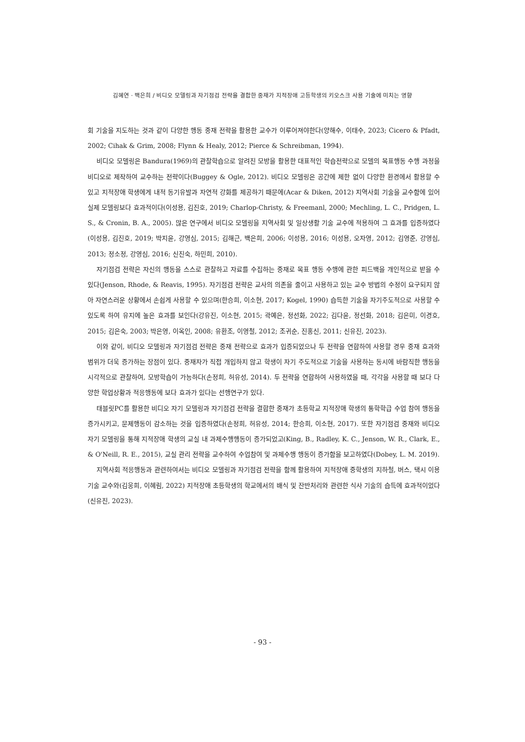김혜연 · 백은희 / 비디오 모델링과 자기점검 전략을 결합한 중재가 지적장애 고등학생의 키오스크 사용 기술에 미치는 영향
회 기술을 지도하는 것과 같이 다양한 행동 중재 전략을 활용한 교수가 이루어져야한다(양해수, 이태수, 2023; Cicero & Pfadt, 2002; Cihak & Grim, 2008; Flynn & Healy, 2012; Pierce & Schreibman, 1994).
비디오 모델링은 Bandura(1969)의 관찰학습으로 알려진 모방을 활용한 대표적인 학습전략으로 모델의 목표행동 수행 과정을 비디오로 제작하여 교수하는 전략이다(Buggey & Ogle, 2012). 비디오 모델링은 공간에 제한 없이 다양한 환경에서 활용할 수 있고 지적장애 학생에게 내적 동기유발과 자연적 강화를 제공하기 때문에(Acar & Diken, 2012) 지역사회 기술을 교수함에 있어 실제 모델링보다 효과적이다(이성용, 김진호, 2019; Charlop-Christy, & Freemanl, 2000; Mechling, L. C., Pridgen, L. S., & Cronin, B. A., 2005). 많은 연구에서 비디오 모델링을 지역사회 및 일상생활 기술 교수에 적용하여 그 효과를 입증하였다(이성용, 김진호, 2019; 박지윤, 강영심, 2015; 김해근, 백은희, 2006; 이성용, 2016; 이성용, 오자영, 2012; 김영준, 강영심, 2013; 정소정, 강영심, 2016; 신진숙, 하민희, 2010).
자기점검 전략은 자신의 행동을 스스로 관찰하고 자료를 수집하는 중재로 목표 행동 수행에 관한 피드백을 개인적으로 받을 수 있다(Jenson, Rhode, & Reavis, 1995). 자기점검 전략은 교사의 의존을 줄이고 사용하고 있는 교수 방법의 수정이 요구되지 않아 자연스러운 상황에서 손쉽게 사용할 수 있으며(한승희, 이소현, 2017; Kogel, 1990) 습득한 기술을 자기주도적으로 사용할 수 있도록 하여 유지에 높은 효과를 보인다(강유진, 이소현, 2015; 곽예은, 정선화, 2022; 김다윤, 정선화, 2018; 김은미, 이경호, 2015; 김은숙, 2003; 박은영, 이옥인, 2008; 유환조, 이영철, 2012; 조귀순, 진홍신, 2011; 신유진, 2023).
이와 같이, 비디오 모델링과 자기점검 전략은 중재 전략으로 효과가 입증되었으나 두 전략을 연합하여 사용할 경우 중재 효과와 범위가 더욱 증가하는 장점이 있다. 중재자가 직접 개입하지 않고 학생이 자기 주도적으로 기술을 사용하는 동시에 바람직한 행동을 시각적으로 관찰하여, 모방학습이 가능하다(손정희, 허유성, 2014). 두 전략을 연합하여 사용하였을 때, 각각을 사용할 때 보다 다양한 학업상황과 적응행동에 보다 효과가 있다는 선행연구가 있다.
태블릿PC를 활용한 비디오 자기 모델링과 자기점검 전략을 결합한 중재가 초등학교 지적장애 학생의 통학학급 수업 참여 행동을 증가시키고, 문제행동이 감소하는 것을 입증하였다(손정희, 허유성, 2014; 한승희, 이소현, 2017). 또한 자기점검 중재와 비디오 자기 모델링을 통해 지적장애 학생의 교실 내 과제수행행동이 증가되었고(King, B., Radley, K. C., Jenson, W. R., Clark, E., & O'Neill, R. E., 2015), 교실 관리 전략을 교수하여 수업참여 및 과제수행 행동이 증가함을 보고하였다(Dobey, L. M. 2019).
지역사회 적응행동과 관련하여서는 비디오 모델링과 자기점검 전략을 함께 활용하여 지적장애 중학생의 지하철, 버스, 택시 이용 기술 교수와(김웅희, 이혜림, 2022) 지적장애 초등학생의 학교에서의 배식 및 잔반처리와 관련한 식사 기술의 습득에 효과적이었다(신유진, 2023).
- 93 -